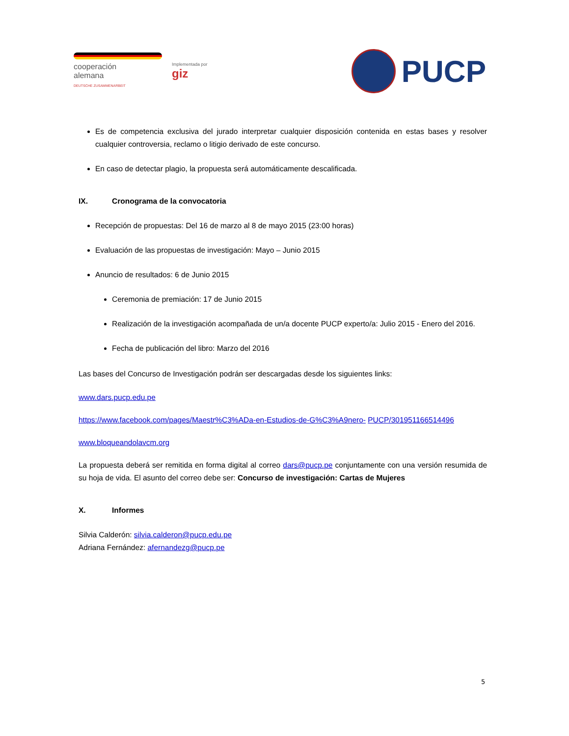cooperación
alemana
DEUTSCHE ZUSAMMENARBEIT
Implementada por
giz
PUCP
Es de competencia exclusiva del jurado interpretar cualquier disposición contenida en estas bases y resolver cualquier controversia, reclamo o litigio derivado de este concurso.
En caso de detectar plagio, la propuesta será automáticamente descalificada.
IX. Cronograma de la convocatoria
Recepción de propuestas: Del 16 de marzo al 8 de mayo 2015 (23:00 horas)
Evaluación de las propuestas de investigación: Mayo – Junio 2015
Anuncio de resultados: 6 de Junio 2015
Ceremonia de premiación: 17 de Junio 2015
Realización de la investigación acompañada de un/a docente PUCP experto/a: Julio 2015 - Enero del 2016.
Fecha de publicación del libro: Marzo del 2016
Las bases del Concurso de Investigación podrán ser descargadas desde los siguientes links:
www.dars.pucp.edu.pe
https://www.facebook.com/pages/Maestr%C3%ADa-en-Estudios-de-G%C3%A9nero- PUCP/301951166514496
www.bloqueandolavcm.org
La propuesta deberá ser remitida en forma digital al correo dars@pucp.pe conjuntamente con una versión resumida de su hoja de vida. El asunto del correo debe ser: Concurso de investigación: Cartas de Mujeres
X. Informes
Silvia Calderón: silvia.calderon@pucp.edu.pe
Adriana Fernández: afernandezg@pucp.pe
5